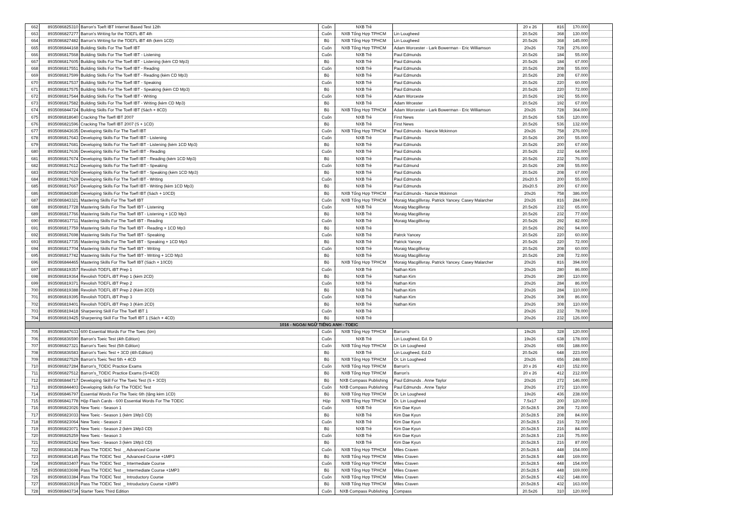| 662 | 8935086825310 | Barron's Toeft IBT Internet Based Test 12th | Cuốn | NXB Trẻ | | 20 x 26 | 816 | 170.000 | |
| 663 | 8935086827277 | Barron's Writing for the TOEFL iBT 4th | Cuốn | NXB Tổng Hợp TPHCM | Lin Lougheed | 20.5x26 | 368 | 130.000 | |
| 664 | 8935086827482 | Barron's Writing for the TOEFL iBT 4th (kèm 1CD) | Bộ | NXB Tổng Hợp TPHCM | Lin Lougheed | 20.5x26 | 368 | 145.000 | |
| 665 | 8935086844168 | Building Skills For The Toefl IBT | Cuốn | NXB Tổng Hợp TPHCM | Adam Worcester - Lark Bowerman - Eric Williamson | 20x26 | 728 | 276.000 | |
| 666 | 8935086817568 | Building Skills For The Toefl IBT - Listening | Cuốn | NXB Trẻ | Paul Edmunds | 20.5x26 | 184 | 55.000 | |
| 667 | 8935086817605 | Building Skills For The Toefl IBT - Listening (kèm CD Mp3) | Bộ | NXB Trẻ | Paul Edmunds | 20.5x26 | 184 | 67.000 | |
| 668 | 8935086817551 | Building Skills For The Toefl IBT - Reading | Cuốn | NXB Trẻ | Paul Edmunds | 20.5x26 | 208 | 55.000 | |
| 669 | 8935086817599 | Building Skills For The Toefl IBT - Reading (kèm CD Mp3) | Bộ | NXB Trẻ | Paul Edmunds | 20.5x26 | 208 | 67.000 | |
| 670 | 8935086817537 | Building Skills For The Toefl IBT - Speaking | Cuốn | NXB Trẻ | Paul Edmunds | 20.5x26 | 220 | 60.000 | |
| 671 | 8935086817575 | Building Skills For The Toefl IBT - Speaking (kèm CD Mp3) | Bộ | NXB Trẻ | Paul Edmunds | 20.5x26 | 220 | 72.000 | |
| 672 | 8935086817544 | Building Skills For The Toefl IBT - Writing | Cuốn | NXB Trẻ | Adam Worceste | 20.5x26 | 192 | 55.000 | |
| 673 | 8935086817582 | Building Skills For The Toefl IBT - Writing (kèm CD Mp3) | Bộ | NXB Trẻ | Adam Wrcester | 20.5x26 | 192 | 67.000 | |
| 674 | 8935086844724 | Building Skills For The Toefl IBT (Sách + 8CD) | Bộ | NXB Tổng Hợp TPHCM | Adam Worcester - Lark Bowerman - Eric Williamson | 20x26 | 728 | 364.000 | |
| 675 | 8935086818640 | Cracking The Toefl IBT 2007 | Cuốn | NXB Trẻ | First News | 20.5x26 | 536 | 120.000 | |
| 676 | 8935086821596 | Cracking The Toefl IBT 2007 (S + 1CD) | Bộ | NXB Trẻ | First News | 20.5x26 | 536 | 132.000 | |
| 677 | 8935086843635 | Developing Skills For The Toefl IBT | Cuốn | NXB Tổng Hợp TPHCM | Paul Edmunds - Nancie Mckinnon | 20x26 | 758 | 276.000 | |
| 678 | 8935086817643 | Developing Skills For The Toefl IBT - Listening | Cuốn | NXB Trẻ | Paul Edmunds | 20.5x26 | 200 | 55.000 | |
| 679 | 8935086817681 | Developing Skills For The Toefl IBT - Listening (kèm 1CD Mp3) | Bộ | NXB Trẻ | Paul Edmunds | 20.5x26 | 200 | 67.000 | |
| 680 | 8935086817636 | Developing Skills For The Toefl IBT - Reading | Cuốn | NXB Trẻ | Paul Edmunds | 20.5x26 | 232 | 64.000 | |
| 681 | 8935086817674 | Developing Skills For The Toefl IBT - Reading (kèm 1CD Mp3) | Bộ | NXB Trẻ | Paul Edmunds | 20.5x26 | 232 | 76.000 | |
| 682 | 8935086817612 | Developing Skills For The Toefl IBT - Speaking | Cuốn | NXB Trẻ | Paul Edmund | 20.5x26 | 208 | 55.000 | |
| 683 | 8935086817650 | Developing Skills For The Toefl IBT - Speaking (kèm 1CD Mp3) | Bộ | NXB Trẻ | Paul Edmunds | 20.5x26 | 208 | 67.000 | |
| 684 | 8935086817629 | Developing Skills For The Toefl IBT - Writing | Cuốn | NXB Trẻ | Paul Edmunds | 26x20.5 | 200 | 55.000 | |
| 685 | 8935086817667 | Developing Skills For The Toefl IBT - Writing (kèm 1CD Mp3) | Bộ | NXB Trẻ | Paul Edmunds | 26x20.5 | 200 | 67.000 | |
| 686 | 8935086843680 | Developing Skills For The Toefl IBT (Sách + 10CD) | Bộ | NXB Tổng Hợp TPHCM | Paul Edmunds - Nancie Mckinnon | 20x26 | 758 | 386.000 | |
| 687 | 8935086843321 | Mastering Skills For The Toefl IBT | Cuốn | NXB Tổng Hợp TPHCM | Moraig Macgillivray. Patrick Yancey. Casey Malarcher | 20x26 | 816 | 284.000 | |
| 688 | 8935086817728 | Mastering Skills For The Toefl IBT - Listening | Cuốn | NXB Trẻ | Moraig Macgillivray | 20.5x26 | 232 | 65.000 | |
| 689 | 8935086817766 | Mastering Skills For The Toefl IBT - Listening + 1CD Mp3 | Bộ | NXB Trẻ | Moraig Macgillivray | 20.5x26 | 232 | 77.000 | |
| 690 | 8935086817711 | Mastering Skills For The Toefl IBT - Reading | Cuốn | NXB Trẻ | Moraig Macgillivray | 20.5x26 | 292 | 82.000 | |
| 691 | 8935086817759 | Mastering Skills For The Toefl IBT - Reading + 1CD Mp3 | Bộ | NXB Trẻ | | 20.5x26 | 292 | 94.000 | |
| 692 | 8935086817698 | Mastering Skills For The Toefl IBT - Speaking | Cuốn | NXB Trẻ | Patrck Yancey | 20.5x26 | 220 | 60.000 | |
| 693 | 8935086817735 | Mastering Skills For The Toefl IBT - Speaking + 1CD Mp3 | Bộ | NXB Trẻ | Patrick Yancey | 20.5x26 | 220 | 72.000 | |
| 694 | 8935086817704 | Mastering Skills For The Toefl IBT - Writing | Cuốn | NXB Trẻ | Moraig Macgillivray | 20.5x26 | 208 | 60.000 | |
| 695 | 8935086817742 | Mastering Skills For The Toefl IBT - Writing + 1CD Mp3 | Bộ | NXB Trẻ | Moraig Macgillivray | 20.5x26 | 208 | 72.000 | |
| 696 | 8935086844465 | Mastering Skills For The Toefl IBT (Sách + 10CD) | Bộ | NXB Tổng Hợp TPHCM | Moraig Macgillivray. Patrick Yancey. Casey Malarcher | 20x26 | 816 | 394.000 | |
| 697 | 8935086819357 | Revolish TOEFL iBT Prep 1 | Cuốn | NXB Trẻ | Nathan Kim | 20x26 | 280 | 86.000 | |
| 698 | 8935086819364 | Revolish TOEFL iBT Prep 1 (kèm 2CD) | Bộ | NXB Trẻ | Nathan Kim | 20x26 | 280 | 110.000 | |
| 699 | 8935086819371 | Revolish TOEFL iBT Prep 2 | Cuốn | NXB Trẻ | Nathan Kim | 20x26 | 284 | 86.000 | |
| 700 | 8935086819388 | Revolish TOEFL iBT Prep 2 (Kèm 2CD) | Bộ | NXB Trẻ | Nathan Kim | 20x26 | 284 | 110.000 | |
| 701 | 8935086819395 | Revolish TOEFL iBT Prep 3 | Cuốn | NXB Trẻ | Nathan Kim | 20x26 | 308 | 86.000 | |
| 702 | 8935086819401 | Revolish TOEFL iBT Prep 3 (Kèm 2CD) | Bộ | NXB Trẻ | Nathan Kim | 20x26 | 308 | 110.000 | |
| 703 | 8935086819418 | Sharpening Skill For The Toefl IBT 1 | Cuốn | NXB Trẻ | | 20x26 | 232 | 78.000 | |
| 704 | 8935086819425 | Sharpening Skill For The Toefl IBT 1 (Sách + 4CD) | Bộ | NXB Trẻ | | 20x26 | 232 | 126.000 | |
| 1016 - NGOẠI NGỮ TIẾNG ANH - TOEIC | | | | | | | | | |
| 705 | 8935086847633 | 600 Essential Words For The Toeic (lớn) | Cuốn | NXB Tổng Hợp TPHCM | Barron's | 19x26 | 328 | 120.000 | |
| 706 | 8935086836590 | Barron's Toeic Test (4th Edition) | Cuốn | NXB Trẻ | Lin Lougheed, Ed. D | 19x26 | 638 | 178.000 | |
| 707 | 8935086827321 | Barron's Toeic Test (5th Edition) | Cuốn | NXB Tổng Hợp TPHCM | Dr. Lin Lougheed | 20x26 | 656 | 188.000 | |
| 708 | 8935086836583 | Barron's Toeic Test + 3CD (4th Edition) | Bộ | NXB Trẻ | Lin Lougheed, Ed.D | 20.5x26 | 648 | 223.000 | |
| 709 | 8935086827529 | Barron's Toeic Test 5th + 4CD | Bộ | NXB Tổng Hợp TPHCM | Dr. Lin Lougheed | 20x26 | 656 | 248.000 | |
| 710 | 8935086827284 | Barron's_TOEIC Practice Exams | Cuốn | NXB Tổng Hợp TPHCM | Barron's | 20 x 26 | 410 | 152.000 | |
| 711 | 8935086827512 | Barron's_TOEIC Practice Exams (S+4CD) | Bộ | NXB Tổng Hợp TPHCM | Barron's | 20 x 26 | 412 | 212.000 | |
| 712 | 8935086844717 | Developing Skill For The Toeic Test (S + 3CD) | Bộ | NXB Compass Publishing | Paul Edmunds . Anne Taylor | 20x26 | 272 | 146.000 | |
| 713 | 8935086844403 | Developing Skills For The TOEIC Test | Cuốn | NXB Compass Publishing | Paul Edmunds . Anne Taylor | 20x26 | 272 | 110.000 | |
| 714 | 8935086846797 | Essential Words For The Toeic 6th (tặng kèm 1CD) | Bộ | NXB Tổng Hợp TPHCM | Dr. Lin Lougheed | 19x26 | 436 | 238.000 | |
| 715 | 8935086841778 | Hộp Flash Cards - 600 Essential Words For The TOEIC | Hộp | NXB Tổng Hợp TPHCM | Dr. Lin Lougheed | 7.5x17 | 200 | 120.000 | |
| 716 | 8935086823026 | New Toeic - Season 1 | Cuốn | NXB Trẻ | Kim Dae Kyun | 20.5x28.5 | 208 | 72.000 | |
| 717 | 8935086823033 | New Toeic - Season 1 (kèm 1Mp3 CD) | Bộ | NXB Trẻ | Kim Dae Kyun | 20.5x28.5 | 208 | 84.000 | |
| 718 | 8935086823064 | New Toeic - Season 2 | Cuốn | NXB Trẻ | Kim Dae Kyun | 20.5x28.5 | 216 | 72.000 | |
| 719 | 8935086823071 | New Toeic - Season 2 (kèm 1Mp3 CD) | Bộ | NXB Trẻ | Kim Dae Kyun | 20.5x28.5 | 216 | 84.000 | |
| 720 | 8935086825259 | New Toeic - Season 3 | Cuốn | NXB Trẻ | Kim Dae Kyun | 20.5x28.5 | 216 | 75.000 | |
| 721 | 8935086825242 | New Toeic - Season 3 (kèm 1Mp3 CD) | Bộ | NXB Trẻ | Kim Dae Kyun | 20.5x28.5 | 216 | 87.000 | |
| 722 | 8935086834138 | Pass The TOEIC Test _ Advanced Course | Cuốn | NXB Tổng Hợp TPHCM | Miles Craven | 20.5x28.5 | 448 | 154.000 | |
| 723 | 8935086834145 | Pass The TOEIC Test _ Advanced Course +1MP3 | Bộ | NXB Tổng Hợp TPHCM | Miles Craven | 20.5x28.5 | 448 | 169.000 | |
| 724 | 8935086833407 | Pass The TOEIC Test _ Intermediate Course | Cuốn | NXB Tổng Hợp TPHCM | Miles Craven | 20.5x28.5 | 448 | 154.000 | |
| 725 | 8935086833698 | Pass The TOEIC Test _ Intermediate Course +1MP3 | Bộ | NXB Tổng Hợp TPHCM | Miles Craven | 20.5x28.5 | 448 | 169.000 | |
| 726 | 8935086833384 | Pass The TOEIC Test _ Introductory Course | Cuốn | NXB Tổng Hợp TPHCM | Miles Craven | 20.5x28.5 | 432 | 148.000 | |
| 727 | 8935086833919 | Pass The TOEIC Test _ Introductory Course +1MP3 | Bộ | NXB Tổng Hợp TPHCM | Miles Craven | 20.5x28.5 | 432 | 163.000 | |
| 728 | 8935086843734 | Starter Toeic Third Edition | Cuốn | NXB Compass Publishing | Compass | 20.5x26 | 310 | 120.000 | |